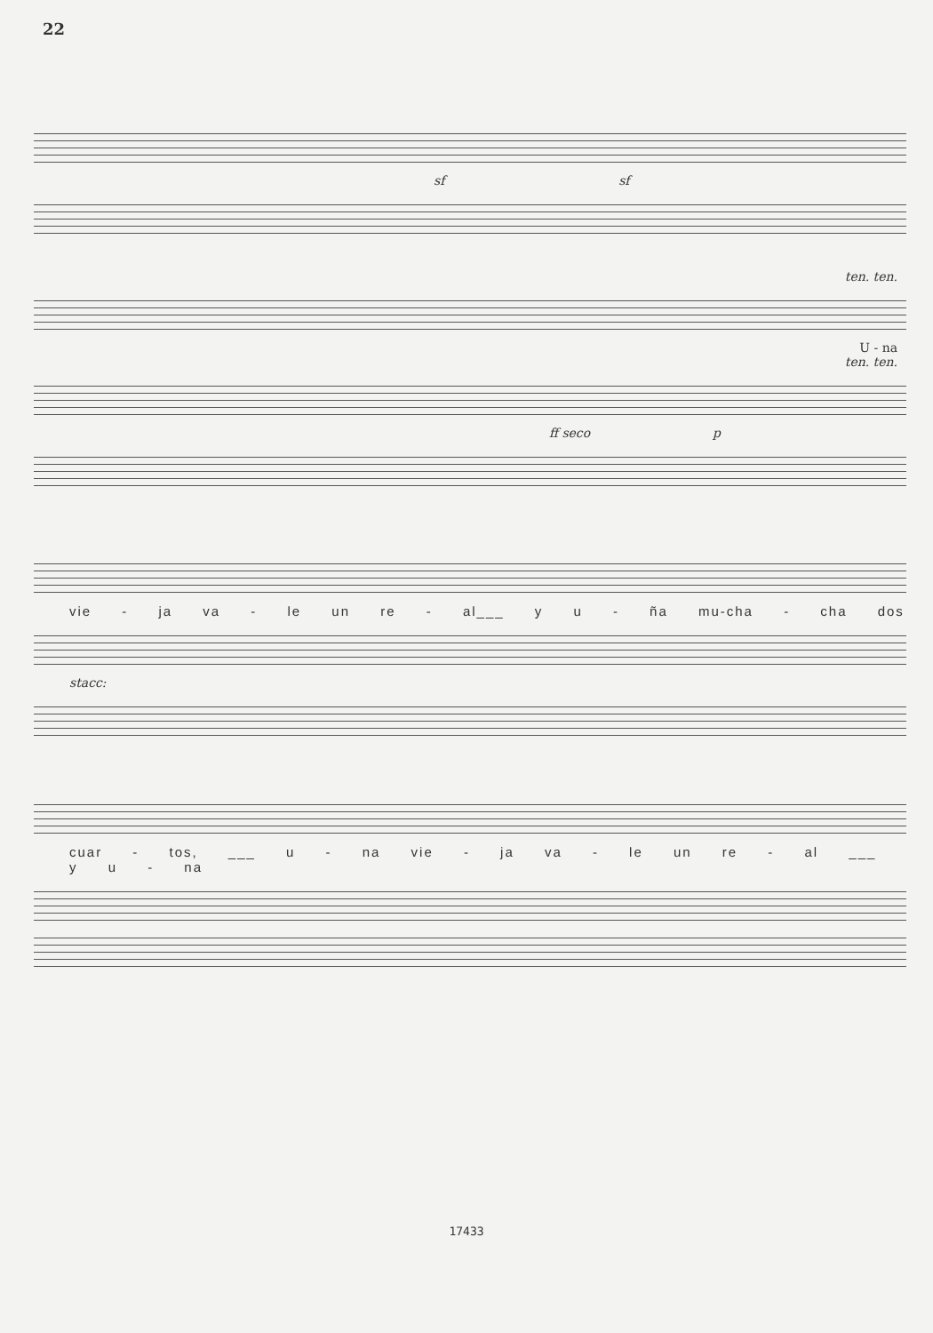22
sf sf
ten. ten.
U - na
ten. ten.
ff seco p
vie - ja va - le un re - al___ y u - ña mu-cha - cha dos
stacc:
cuar - tos, ___ u - na vie - ja va - le un re - al ___ y u - na
17433